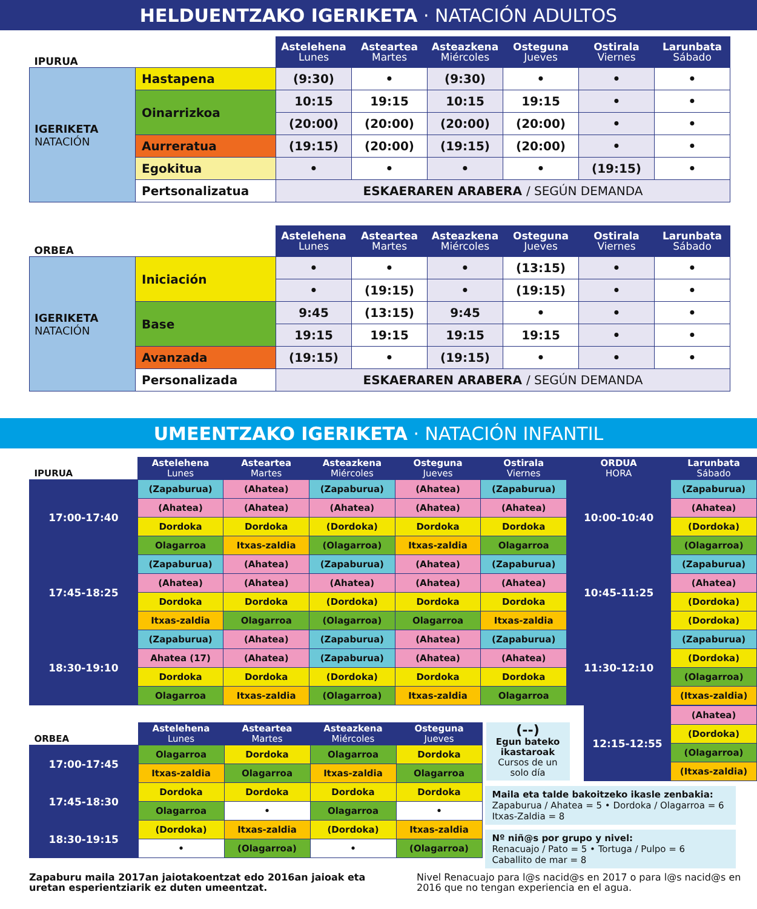HELDUENTZAKO IGERIKETA · NATACIÓN ADULTOS
| IPURUA | | Astelehena Lunes | Asteartea Martes | Asteazkena Miércoles | Osteguna Jueves | Ostirala Viernes | Larunbata Sábado |
| --- | --- | --- | --- | --- | --- | --- | --- |
| IGERIKETA NATACIÓN | Hastapena | (9:30) | • | (9:30) | • | • | • |
| | Oinarrizkoa | 10:15 | 19:15 | 10:15 | 19:15 | • | • |
| | | (20:00) | (20:00) | (20:00) | (20:00) | • | • |
| | Aurreratua | (19:15) | (20:00) | (19:15) | (20:00) | • | • |
| | Egokitua | • | • | • | • | (19:15) | • |
| | Pertsonalizatua | ESKAERAREN ARABERA / SEGÚN DEMANDA | | | | | |
| ORBEA | | Astelehena Lunes | Asteartea Martes | Asteazkena Miércoles | Osteguna Jueves | Ostirala Viernes | Larunbata Sábado |
| --- | --- | --- | --- | --- | --- | --- | --- |
| IGERIKETA NATACIÓN | Iniciación | • | • | • | (13:15) | • | • |
| | | • | (19:15) | • | (19:15) | • | • |
| | Base | 9:45 | (13:15) | 9:45 | • | • | • |
| | | 19:15 | 19:15 | 19:15 | 19:15 | • | • |
| | Avanzada | (19:15) | • | (19:15) | • | • | • |
| | Personalizada | ESKAERAREN ARABERA / SEGÚN DEMANDA | | | | | |
UMEENTZAKO IGERIKETA · NATACIÓN INFANTIL
| IPURUA | Astelehena Lunes | Asteartea Martes | Asteazkena Miércoles | Osteguna Jueves | Ostirala Viernes | ORDUA HORA | Larunbata Sábado |
| --- | --- | --- | --- | --- | --- | --- | --- |
| 17:00-17:40 | (Zapaburua) | (Ahatea) | (Zapaburua) | (Ahatea) | (Zapaburua) | 10:00-10:40 | (Zapaburua) |
| | (Ahatea) | (Ahatea) | (Ahatea) | (Ahatea) | (Ahatea) | | (Ahatea) |
| | Dordoka | Dordoka | (Dordoka) | Dordoka | Dordoka | | (Dordoka) |
| | Olagarroa | Itxas-zaldia | (Olagarroa) | Itxas-zaldia | Olagarroa | | (Olagarroa) |
| 17:45-18:25 | (Zapaburua) | (Ahatea) | (Zapaburua) | (Ahatea) | (Zapaburua) | 10:45-11:25 | (Zapaburua) |
| | (Ahatea) | (Ahatea) | (Ahatea) | (Ahatea) | (Ahatea) | | (Ahatea) |
| | Dordoka | Dordoka | (Dordoka) | Dordoka | Dordoka | | (Dordoka) |
| | Itxas-zaldia | Olagarroa | (Olagarroa) | Olagarroa | Itxas-zaldia | | (Dordoka) |
| 18:30-19:10 | (Zapaburua) | (Ahatea) | (Zapaburua) | (Ahatea) | (Zapaburua) | 11:30-12:10 | (Zapaburua) |
| | Ahatea (17) | (Ahatea) | (Zapaburua) | (Ahatea) | (Ahatea) | | (Dordoka) |
| | Dordoka | Dordoka | (Dordoka) | Dordoka | Dordoka | | (Olagarroa) |
| | Olagarroa | Itxas-zaldia | (Olagarroa) | Itxas-zaldia | Olagarroa | | (Itxas-zaldia) |
| ORBEA | Astelehena Lunes | Asteartea Martes | Asteazkena Miércoles | Osteguna Jueves |
| --- | --- | --- | --- | --- |
| 17:00-17:45 | Olagarroa | Dordoka | Olagarroa | Dordoka |
| | Itxas-zaldia | Olagarroa | Itxas-zaldia | Olagarroa |
| 17:45-18:30 | Dordoka | Dordoka | Dordoka | Dordoka |
| | Olagarroa | • | Olagarroa | • |
| 18:30-19:15 | (Dordoka) | Itxas-zaldia | (Dordoka) | Itxas-zaldia |
| | • | (Olagarroa) | • | (Olagarroa) |
(--)
Egun bateko ikastaroak
Cursos de un solo día
| 12:15-12:55 | (Ahatea) |
| | (Dordoka) |
| | (Olagarroa) |
| | (Itxas-zaldia) |
Maila eta talde bakoitzeko ikasle zenbakia:
Zapaburua / Ahatea = 5 • Dordoka / Olagarroa = 6
Itxas-Zaldia = 8
Nº niñ@s por grupo y nivel:
Renacuajo / Pato = 5 • Tortuga / Pulpo = 6
Caballito de mar = 8
Zapaburu maila 2017an jaiotakoentzat edo 2016an jaioak eta uretan esperientziarik ez duten umeentzat.
Nivel Renacuajo para l@s nacid@s en 2017 o para l@s nacid@s en 2016 que no tengan experiencia en el agua.